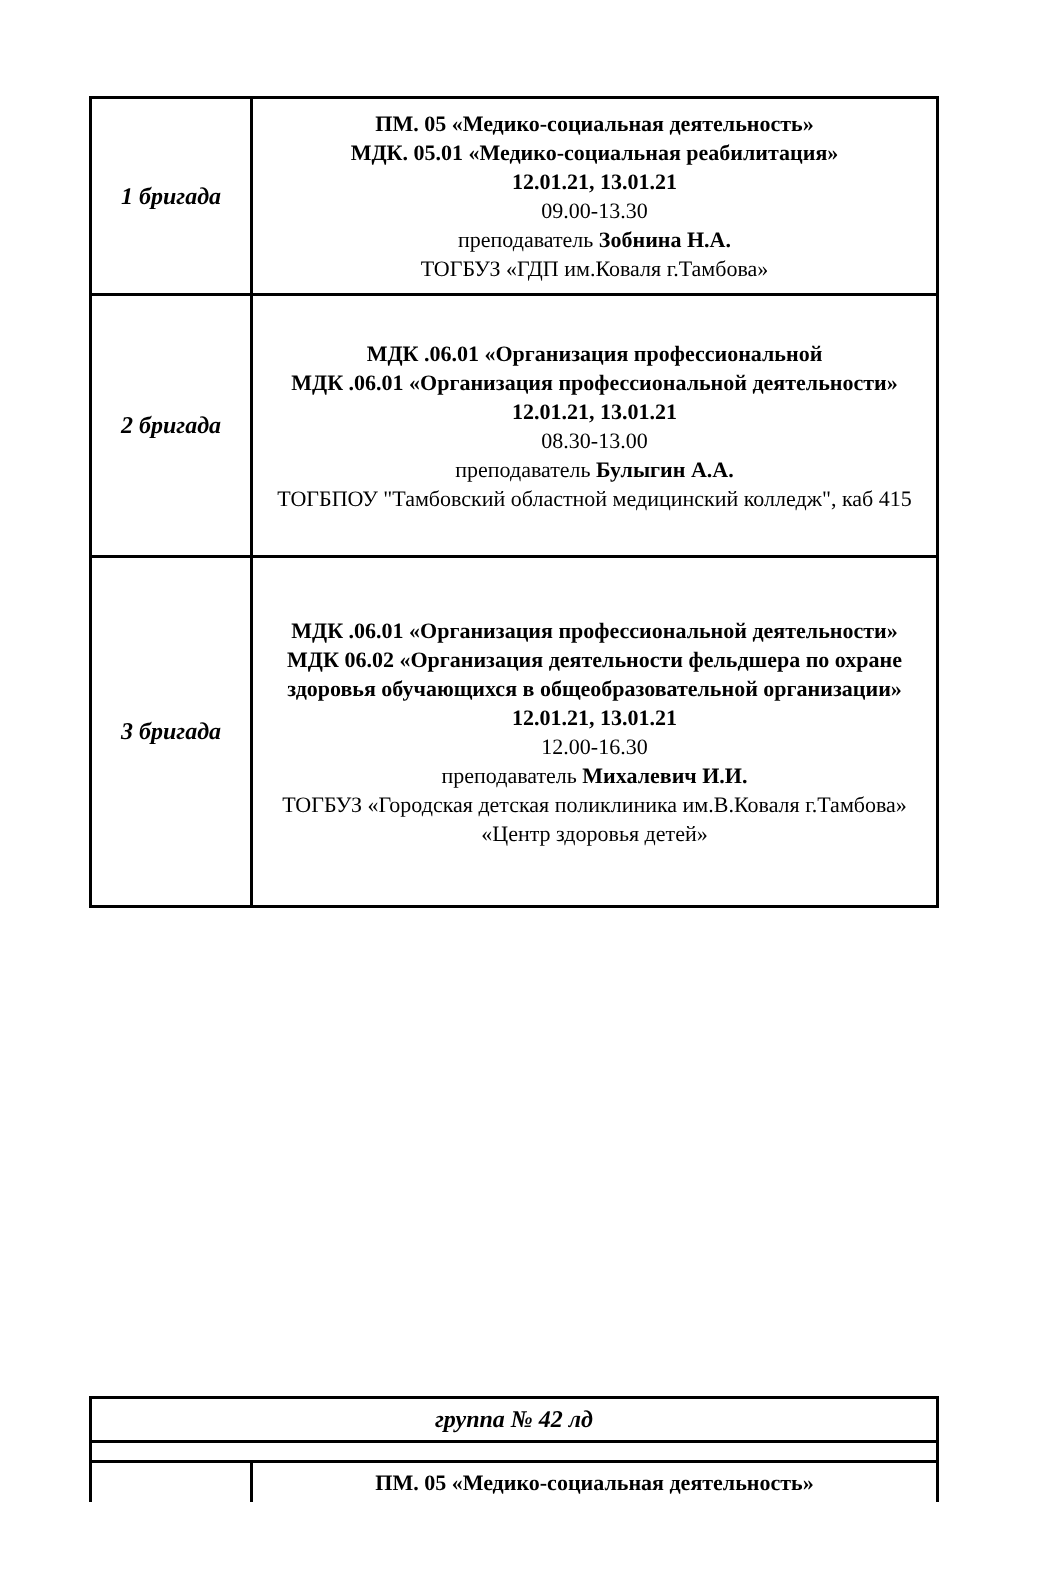| 1 бригада | ПМ. 05 «Медико-социальная деятельность» МДК. 05.01 «Медико-социальная реабилитация» 12.01.21, 13.01.21 09.00-13.30 преподаватель Зобнина Н.А. ТОГБУЗ «ГДП им.Коваля г.Тамбова» |
| 2 бригада | МДК .06.01 «Организация профессиональной МДК .06.01 «Организация профессиональной деятельности» 12.01.21, 13.01.21 08.30-13.00 преподаватель Булыгин А.А. ТОГБПОУ "Тамбовский областной медицинский колледж", каб 415 |
| 3 бригада | МДК .06.01 «Организация профессиональной деятельности» МДК 06.02 «Организация деятельности фельдшера по охране здоровья обучающихся в общеобразовательной организации» 12.01.21, 13.01.21 12.00-16.30 преподаватель Михалевич И.И. ТОГБУЗ «Городская детская поликлиника им.В.Коваля г.Тамбова» «Центр здоровья детей» |
| группа № 42 лд | |
| | ПМ. 05 «Медико-социальная деятельность» |